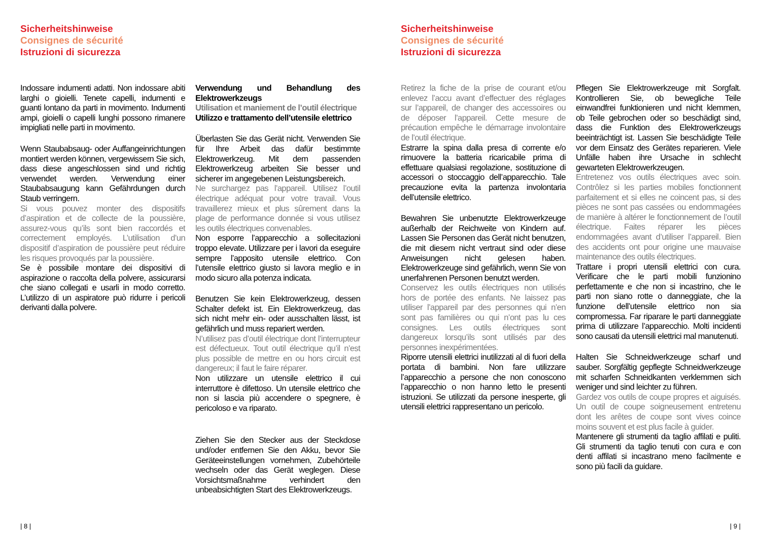Sicherheitshinweise
Consignes de sécurité
Istruzioni di sicurezza
Indossare indumenti adatti. Non indossare abiti larghi o gioielli. Tenete capelli, indumenti e guanti lontano da parti in movimento. Indumenti ampi, gioielli o capelli lunghi possono rimanere impigliati nelle parti in movimento.
Wenn Staubabsaug- oder Auffangeinrichtungen montiert werden können, vergewissern Sie sich, dass diese angeschlossen sind und richtig verwendet werden. Verwendung einer Staubabsaugung kann Gefährdungen durch Staub verringern.
Si vous pouvez monter des dispositifs d’aspiration et de collecte de la poussière, assurez-vous qu’ils sont bien raccordés et correctement employés. L’utilisation d’un dispositif d’aspiration de poussière peut réduire les risques provoqués par la poussière.
Se è possibile montare dei dispositivi di aspirazione o raccolta della polvere, assicurarsi che siano collegati e usarli in modo corretto. L’utilizzo di un aspiratore può ridurre i pericoli derivanti dalla polvere.
Verwendung und Behandlung des Elektrowerkzeugs
Utilisation et maniement de l’outil électrique
Utilizzo e trattamento dell’utensile elettrico
Überlasten Sie das Gerät nicht. Verwenden Sie für Ihre Arbeit das dafür bestimmte Elektrowerkzeug. Mit dem passenden Elektrowerkzeug arbeiten Sie besser und sicherer im angegebenen Leistungsbereich.
Ne surchargez pas l’appareil. Utilisez l’outil électrique adéquat pour votre travail. Vous travaillerez mieux et plus sûrement dans la plage de performance donnée si vous utilisez les outils électriques convenables.
Non esporre l’apparecchio a sollecitazioni troppo elevate. Utilizzare per i lavori da eseguire sempre l’apposito utensile elettrico. Con l’utensile elettrico giusto si lavora meglio e in modo sicuro alla potenza indicata.
Benutzen Sie kein Elektrowerkzeug, dessen Schalter defekt ist. Ein Elektrowerkzeug, das sich nicht mehr ein- oder ausschalten lässt, ist gefährlich und muss repariert werden.
N’utilisez pas d’outil électrique dont l’interrupteur est défectueux. Tout outil électrique qu’il n’est plus possible de mettre en ou hors circuit est dangereux; il faut le faire réparer.
Non utilizzare un utensile elettrico il cui interruttore è difettoso. Un utensile elettrico che non si lascia più accendere o spegnere, è pericoloso e va riparato.
Ziehen Sie den Stecker aus der Steckdose und/oder entfernen Sie den Akku, bevor Sie Geräteeinstellungen vornehmen, Zubehörteile wechseln oder das Gerät weglegen. Diese Vorsichtsmaßnahme verhindert den unbeabsichtigten Start des Elektrowerkzeugs.
| 8 |
Sicherheitshinweise
Consignes de sécurité
Istruzioni di sicurezza
Retirez la fiche de la prise de courant et/ou enlevez l’accu avant d’effectuer des réglages sur l’appareil, de changer des accessoires ou de déposer l’appareil. Cette mesure de précaution empêche le démarrage involontaire de l’outil électrique.
Estrarre la spina dalla presa di corrente e/o rimuovere la batteria ricaricabile prima di effettuare qualsiasi regolazione, sostituzione di accessori o stoccaggio dell’apparecchio. Tale precauzione evita la partenza involontaria dell’utensile elettrico.
Bewahren Sie unbenutzte Elektrowerkzeuge außerhalb der Reichweite von Kindern auf. Lassen Sie Personen das Gerät nicht benutzen, die mit diesem nicht vertraut sind oder diese Anweisungen nicht gelesen haben. Elektrowerkzeuge sind gefährlich, wenn Sie von unerfahrenen Personen benutzt werden.
Conservez les outils électriques non utilisés hors de portée des enfants. Ne laissez pas utiliser l’appareil par des personnes qui n’en sont pas familières ou qui n’ont pas lu ces consignes. Les outils électriques sont dangereux lorsqu’ils sont utilisés par des personnes inexpérimentées.
Riporre utensili elettrici inutilizzati al di fuori della portata di bambini. Non fare utilizzare l’apparecchio a persone che non conoscono l’apparecchio o non hanno letto le presenti istruzioni. Se utilizzati da persone inesperte, gli utensili elettrici rappresentano un pericolo.
Pflegen Sie Elektrowerkzeuge mit Sorgfalt. Kontrollieren Sie, ob bewegliche Teile einwandfrei funktionieren und nicht klemmen, ob Teile gebrochen oder so beschädigt sind, dass die Funktion des Elektrowerkzeugs beeinträchtigt ist. Lassen Sie beschädigte Teile vor dem Einsatz des Gerätes reparieren. Viele Unfälle haben ihre Ursache in schlecht gewarteten Elektrowerkzeugen.
Entretenez vos outils électriques avec soin. Contrôlez si les parties mobiles fonctionnent parfaitement et si elles ne coincent pas, si des pièces ne sont pas cassées ou endommagées de manière à altérer le fonctionnement de l’outil électrique. Faites réparer les pièces endommagées avant d’utiliser l’appareil. Bien des accidents ont pour origine une mauvaise maintenance des outils électriques.
Trattare i propri utensili elettrici con cura. Verificare che le parti mobili funzionino perfettamente e che non si incastrino, che le parti non siano rotte o danneggiate, che la funzione dell’utensile elettrico non sia compromessa. Far riparare le parti danneggiate prima di utilizzare l’apparecchio. Molti incidenti sono causati da utensili elettrici mal manutenuti.
Halten Sie Schneidwerkzeuge scharf und sauber. Sorgfältig gepflegte Schneidwerkzeuge mit scharfen Schneidkanten verklemmen sich weniger und sind leichter zu führen.
Gardez vos outils de coupe propres et aiguisés. Un outil de coupe soigneusement entretenu dont les arêtes de coupe sont vives coince moins souvent et est plus facile à guider.
Mantenere gli strumenti da taglio affilati e puliti. Gli strumenti da taglio tenuti con cura e con denti affilati si incastrano meno facilmente e sono più facili da guidare.
| 9 |